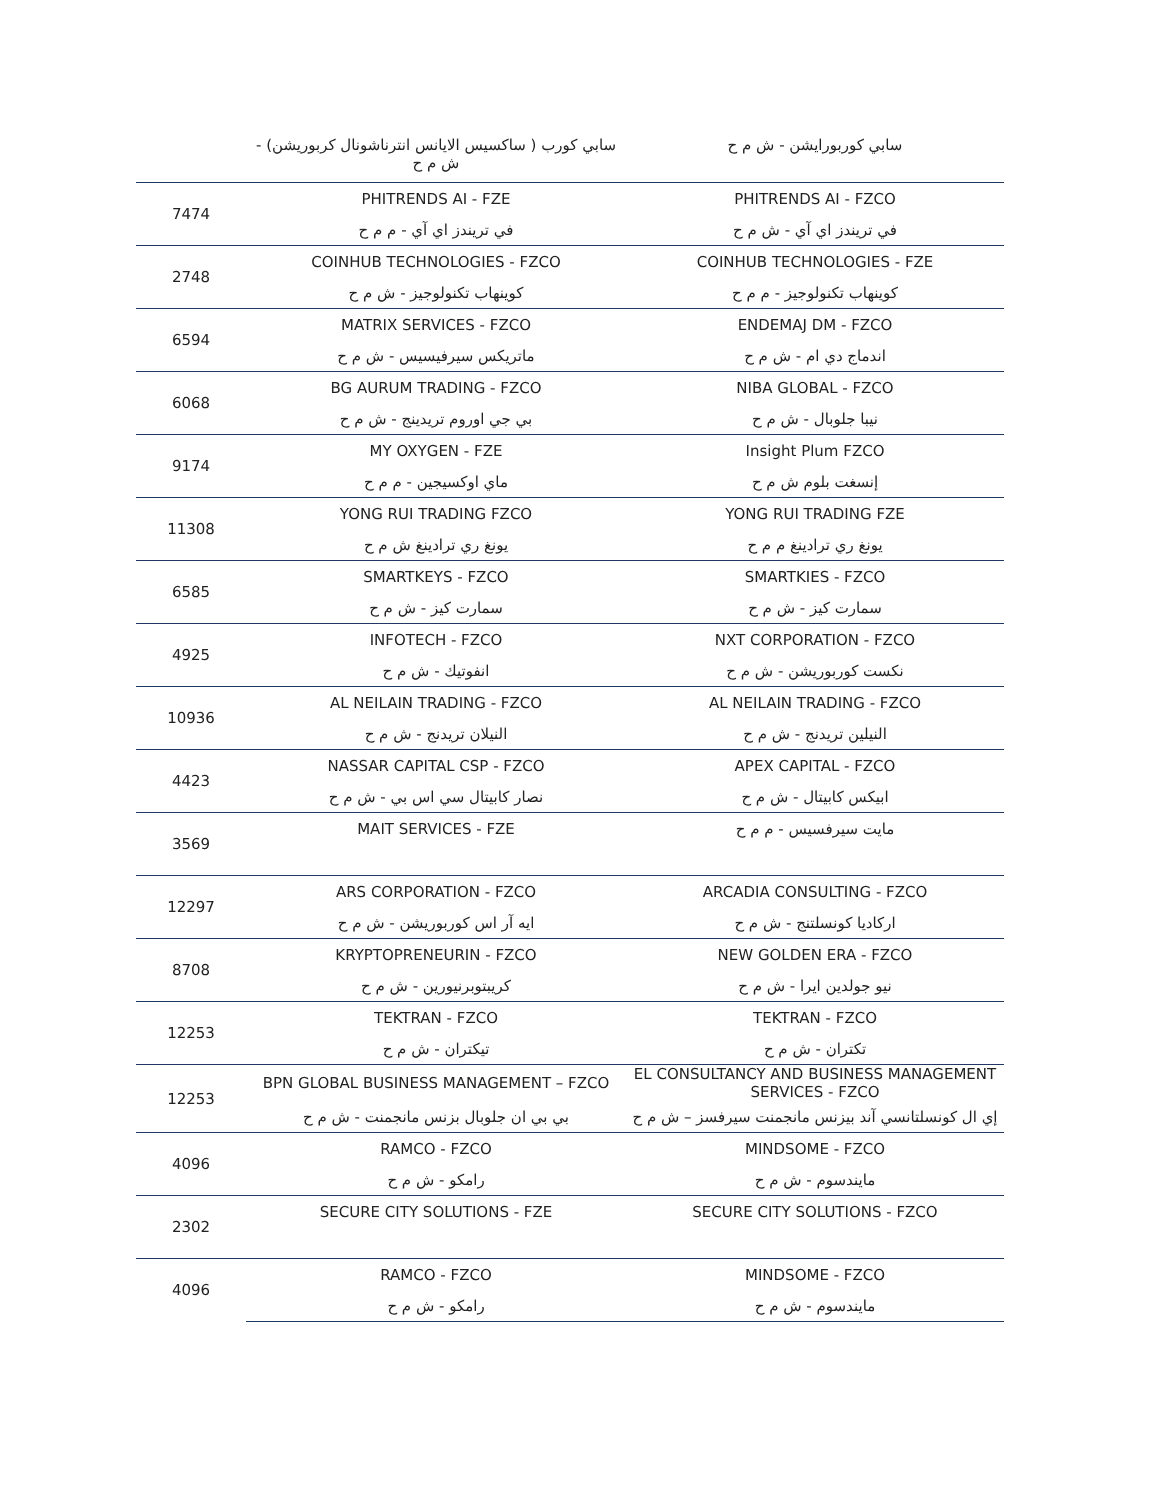| | سابي كورب ( ساكسيس الايانس انترناشونال كربوريشن) - ش م ح | سابي كوربورايشن - ش م ح |
| 7474 | PHITRENDS AI - FZE | PHITRENDS AI - FZCO |
| | في تريندز اي آي - م م ح | في تريندز اي آي - ش م ح |
| 2748 | COINHUB TECHNOLOGIES - FZCO | COINHUB TECHNOLOGIES - FZE |
| | كوينهاب تكنولوجيز - ش م ح | كوينهاب تكنولوجيز - م م ح |
| 6594 | MATRIX SERVICES - FZCO | ENDEMAJ DM - FZCO |
| | ماتريكس سيرفيسيس - ش م ح | اندماج دي ام - ش م ح |
| 6068 | BG AURUM TRADING - FZCO | NIBA GLOBAL - FZCO |
| | بي جي اوروم تريدينج - ش م ح | نيبا جلوبال - ش م ح |
| 9174 | MY OXYGEN - FZE | Insight Plum FZCO |
| | ماي اوكسيجين - م م ح | إنسغت بلوم ش م ح |
| 11308 | YONG RUI TRADING FZCO | YONG RUI TRADING FZE |
| | يونغ ري ترادينغ ش م ح | يونغ ري ترادينغ م م ح |
| 6585 | SMARTKEYS - FZCO | SMARTKIES - FZCO |
| | سمارت كيز - ش م ح | سمارت كيز - ش م ح |
| 4925 | INFOTECH - FZCO | NXT CORPORATION - FZCO |
| | انفوتيك - ش م ح | نكست كوربوريشن - ش م ح |
| 10936 | AL NEILAIN TRADING - FZCO | AL NEILAIN TRADING - FZCO |
| | النيلان تريدنج - ش م ح | النيلين تريدنج - ش م ح |
| 4423 | NASSAR CAPITAL CSP - FZCO | APEX CAPITAL - FZCO |
| | نصار كابيتال سي اس بي - ش م ح | ابيكس كابيتال - ش م ح |
| 3569 | MAIT SERVICES - FZE | مايت سيرفسيس - م م ح |
| 12297 | ARS CORPORATION - FZCO | ARCADIA CONSULTING - FZCO |
| | ايه آر اس كوربوريشن - ش م ح | اركاديا كونسلتنج - ش م ح |
| 8708 | KRYPTOPRENEURIN - FZCO | NEW GOLDEN ERA - FZCO |
| | كريبتوبرنيورين - ش م ح | نيو جولدين ايرا - ش م ح |
| 12253 | TEKTRAN - FZCO | TEKTRAN - FZCO |
| | تيكتران - ش م ح | تكتران - ش م ح |
| 12253 | BPN GLOBAL BUSINESS MANAGEMENT – FZCO | EL CONSULTANCY AND BUSINESS MANAGEMENT SERVICES - FZCO |
| | بي بي ان جلوبال بزنس مانجمنت - ش م ح | إي ال كونسلتانسي آند بيزنس مانجمنت سيرفسز – ش م ح |
| 4096 | RAMCO - FZCO | MINDSOME - FZCO |
| | رامكو - ش م ح | مايندسوم - ش م ح |
| 2302 | SECURE CITY SOLUTIONS - FZE | SECURE CITY SOLUTIONS - FZCO |
| 4096 | RAMCO - FZCO | MINDSOME - FZCO |
| | رامكو - ش م ح | مايندسوم - ش م ح |